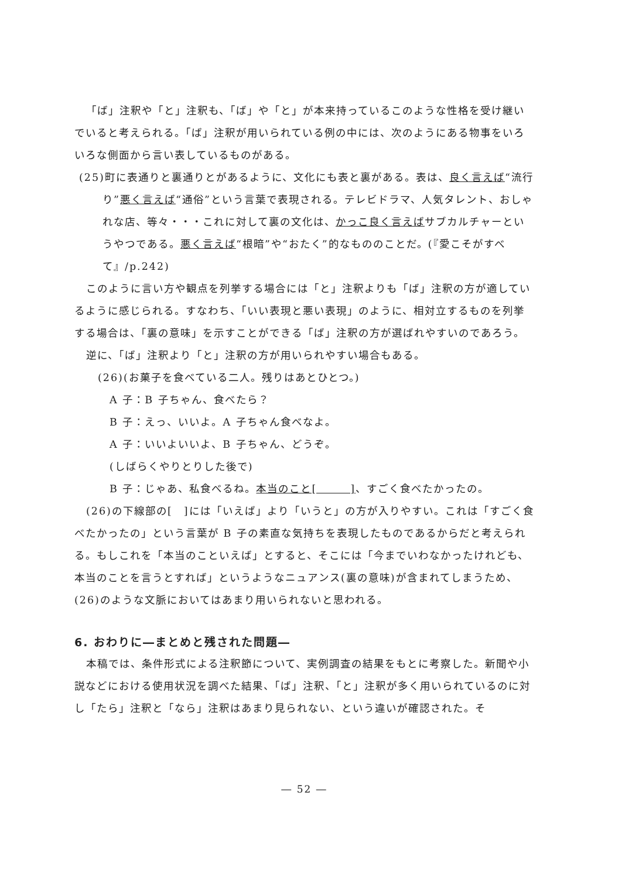「ば」注釈や「と」注釈も、「ば」や「と」が本来持っているこのような性格を受け継いでいると考えられる。「ば」注釈が用いられている例の中には、次のようにある物事をいろいろな側面から言い表しているものがある。
(25)町に表通りと裏通りとがあるように、文化にも表と裏がある。表は、良く言えば“流行り”悪く言えば“通俗”という言葉で表現される。テレビドラマ、人気タレント、おしゃれな店、等々・・・これに対して裏の文化は、かっこ良く言えばサブカルチャーというやつである。悪く言えば“根暗”や“おたく”的なもののことだ。(『愛こそがすべて』/p.242)
このように言い方や観点を列挙する場合には「と」注釈よりも「ば」注釈の方が適しているように感じられる。すなわち、「いい表現と悪い表現」のように、相対立するものを列挙する場合は、「裏の意味」を示すことができる「ば」注釈の方が選ばれやすいのであろう。
逆に、「ば」注釈より「と」注釈の方が用いられやすい場合もある。
(26)(お菓子を食べている二人。残りはあとひとつ。)
A 子：B 子ちゃん、食べたら？
B 子：えっ、いいよ。A 子ちゃん食べなよ。
A 子：いいよいいよ、B 子ちゃん、どうぞ。
(しばらくやりとりした後で)
B 子：じゃあ、私食べるね。本当のこと[　　　]、すごく食べたかったの。
(26)の下線部の[　]には「いえば」より「いうと」の方が入りやすい。これは「すごく食べたかったの」という言葉が B 子の素直な気持ちを表現したものであるからだと考えられる。もしこれを「本当のこといえば」とすると、そこには「今までいわなかったけれども、本当のことを言うとすれば」というようなニュアンス(裏の意味)が含まれてしまうため、(26)のような文脈においてはあまり用いられないと思われる。
6. おわりに―まとめと残された問題―
本稿では、条件形式による注釈節について、実例調査の結果をもとに考察した。新聞や小説などにおける使用状況を調べた結果、「ば」注釈、「と」注釈が多く用いられているのに対し「たら」注釈と「なら」注釈はあまり見られない、という違いが確認された。そ
― 52 ―